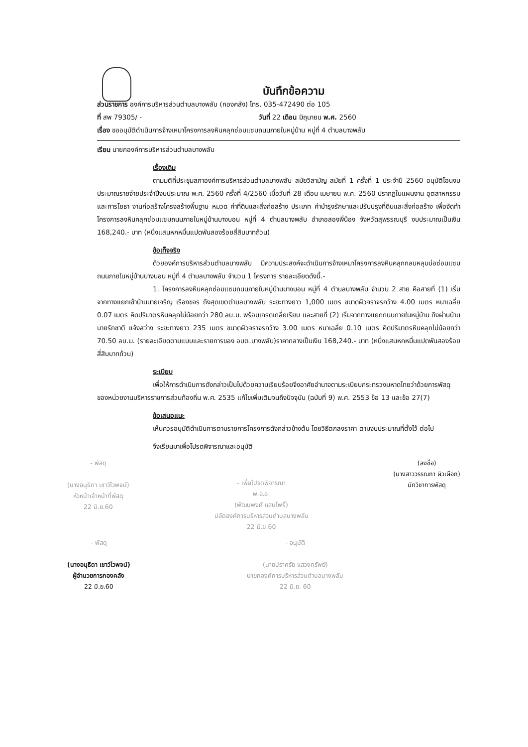บันทึกข้อความ
ส่วนราชการ องค์การบริหารส่วนตำบลบางพลับ (กองคลัง) โทร. 035-472490 ต่อ 105
ที่ สพ 79305/ - วันที่ 22 เดือน มิถุนายน พ.ศ. 2560
เรื่อง ขออนุมัติดำเนินการจ้างเหมาโครงการลงหินคลุกซ่อมแซมถนนภายในหมู่บ้าน หมู่ที่ 4 ตำบลบางพลับ
เรียน นายกองค์การบริหารส่วนตำบลบางพลับ
เรื่องเดิม
ตามมติที่ประชุมสภาองค์การบริหารส่วนตำบลบางพลับ สมัยวิสามัญ สมัยที่ 1 ครั้งที่ 1 ประจำปี 2560 อนุมัติโอนงบประมาณรายจ่ายประจำปีงบประมาณ พ.ศ. 2560 ครั้งที่ 4/2560 เมื่อวันที่ 28 เดือน เมษายน พ.ศ. 2560 ปรากฏในแผนงาน อุตสาหกรรมและการโยธา งานก่อสร้างโครงสร้างพื้นฐาน หมวด ค่าที่ดินและสิ่งก่อสร้าง ประเภท ค่าบำรุงรักษาและปรับปรุงที่ดินและสิ่งก่อสร้าง เพื่อจัดทำโครงการลงหินคลุกซ่อมแซมถนนภายในหมู่บ้านบางบอน หมู่ที่ 4 ตำบลบางพลับ อำเภอสองพี่น้อง จังหวัดสุพรรณบุรี งบประมาณเป็นเงิน 168,240.- บาท (หนึ่งแสนหกหมื่นแปดพันสองร้อยสี่สิบบาทถ้วน)
ข้อเท็จจริง
ด้วยองค์การบริหารส่วนตำบลบางพลับ มีความประสงค์จะดำเนินการจ้างเหมาโครงการลงหินคลุกกลบหลุมบ่อซ่อมแซมถนนภายในหมู่บ้านบางบอน หมู่ที่ 4 ตำบลบางพลับ จำนวน 1 โครงการ รายละเอียดดังนี้.-
1. โครงการลงหินคลุกซ่อมแซมถนนภายในหมู่บ้านบางบอน หมู่ที่ 4 ตำบลบางพลับ จำนวน 2 สาย คือสายที่ (1) เริ่มจากทางแยกเข้าบ้านนายเจริญ เรืองขจร ถึงสุดเขตตำบลบางพลับ ระยะทางยาว 1,000 เมตร ขนาดผิวจราจรกว้าง 4.00 เมตร หนาเฉลี่ย 0.07 เมตร คิดปริมาตรหินคลุกไม่น้อยกว่า 280 ลบ.ม. พร้อมเกรดเกลี่ยเรียบ และสายที่ (2) เริ่มจากทางแยกถนนภายในหมู่บ้าน ถึงผ่านบ้านนายรักชาติ แจ้งสว่าง ระยะทางยาว 235 เมตร ขนาดผิวจราจรกว้าง 3.00 เมตร หนาเฉลี่ย 0.10 เมตร คิดปริมาตรหินคลุกไม่น้อยกว่า 70.50 ลบ.ม. (รายละเอียดตามแบบและรายการของ อบต.บางพลับ)ราคากลางเป็นเงิน 168,240.- บาท (หนึ่งแสนหกหมื่นแปดพันสองร้อยสี่สิบบาทถ้วน)
ระเบียบ
เพื่อให้การดำเนินการดังกล่าวเป็นไปด้วยความเรียบร้อยจึงอาศัยอำนาจตามระเบียบกระทรวงมหาดไทยว่าด้วยการพัสดุของหน่วยงานบริหารราชการส่วนท้องถิ่น พ.ศ. 2535 แก้ไขเพิ่มเติมจนถึงปัจจุบัน (ฉบับที่ 9) พ.ศ. 2553 ข้อ 13 และข้อ 27(7)
ข้อเสนอแนะ
เห็นควรอนุมัติดำเนินการตามรายการโครงการดังกล่าวข้างต้น โดยวิธีตกลงราคา ตามงบประมาณที่ตั้งไว้ ต่อไป
จึงเรียนมาเพื่อโปรดพิจารณาและอนุมัติ
- พัสดุ
(นางอนุธิดา เชาว์ไวพจน์)
หัวหน้าเจ้าหน้าที่พัสดุ
22 มิ.ย.60
- เพื่อโปรดพิจารณา
พ.อ.อ.
(พัฒนพงศ์ แสนโพธิ์)
ปลัดองค์การบริหารส่วนตำบลบางพลับ
22 มิ.ย.60
(ลงชื่อ)
(นางสาววรรณภา ผิวเผือก)
นักวิชาการพัสดุ
- พัสดุ
(นางอนุธิดา เชาว์ไวพจน์)
ผู้อำนวยการกองคลัง
22 มิ.ย.60
- อนุมัติ
(นายปราศรัย แสวงทรัพย์)
นายกองค์การบริหารส่วนตำบลบางพลับ
22 มิ.ย. 60